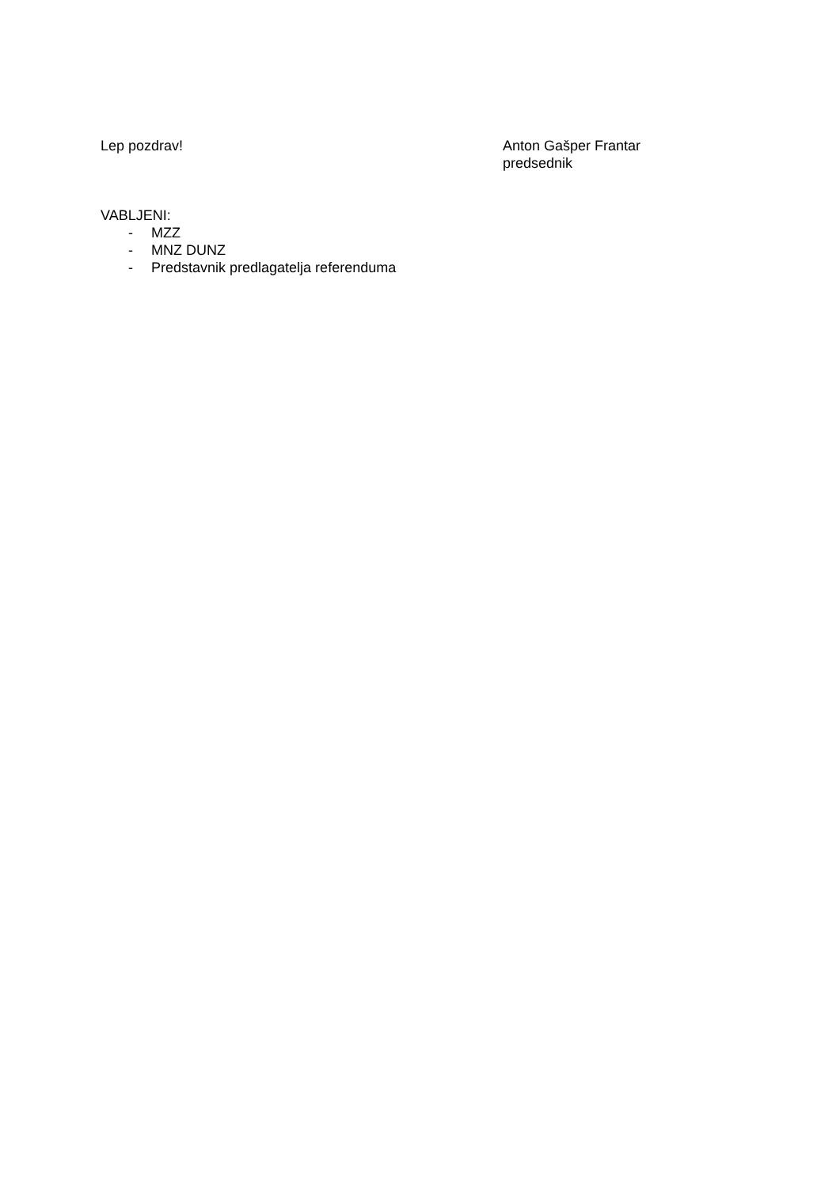Lep pozdrav! Anton Gašper Frantar
predsednik
VABLJENI:
- MZZ
- MNZ DUNZ
- Predstavnik predlagatelja referenduma